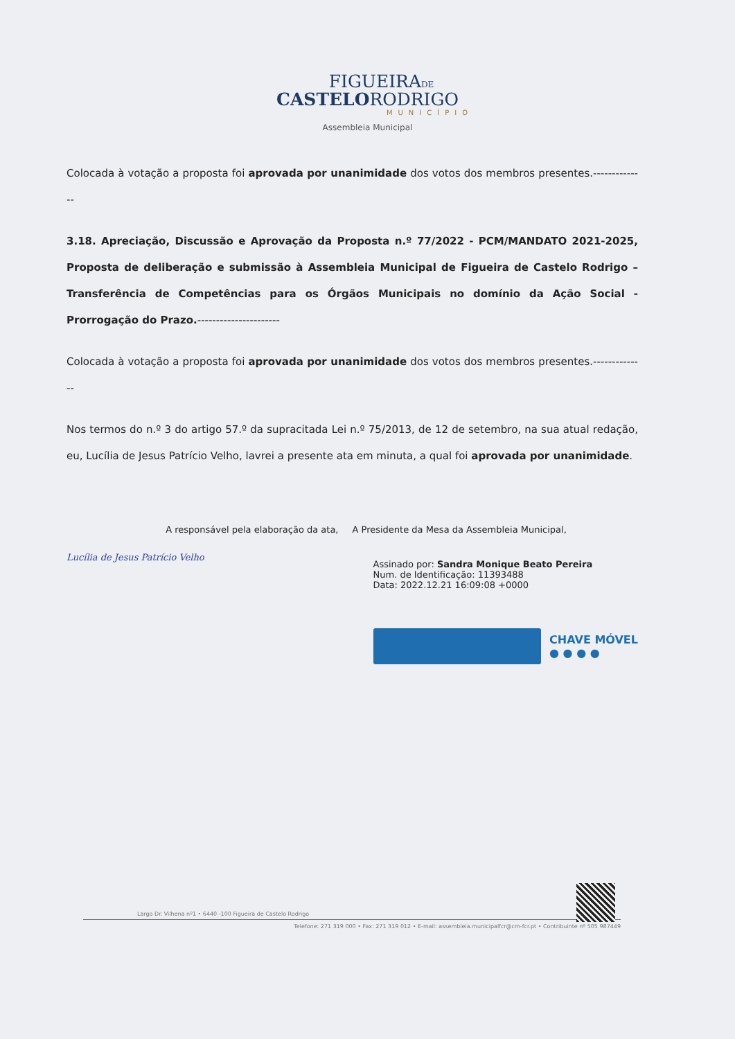FIGUEIRADE
CASTELORODRIGO
MUNICÍPIO
Assembleia Municipal
Colocada à votação a proposta foi aprovada por unanimidade dos votos dos membros presentes.--------------
3.18. Apreciação, Discussão e Aprovação da Proposta n.º 77/2022 - PCM/MANDATO 2021-2025, Proposta de deliberação e submissão à Assembleia Municipal de Figueira de Castelo Rodrigo – Transferência de Competências para os Órgãos Municipais no domínio da Ação Social - Prorrogação do Prazo.----------------------
Colocada à votação a proposta foi aprovada por unanimidade dos votos dos membros presentes.--------------
Nos termos do n.º 3 do artigo 57.º da supracitada Lei n.º 75/2013, de 12 de setembro, na sua atual redação, eu, Lucília de Jesus Patrício Velho, lavrei a presente ata em minuta, a qual foi aprovada por unanimidade.
A responsável pela elaboração da ata,
Lucília de Jesus Patrício Velho
A Presidente da Mesa da Assembleia Municipal,
Assinado por: Sandra Monique Beato Pereira
Num. de Identificação: 11393488
Data: 2022.12.21 16:09:08 +0000
CHAVE MÓVEL
● ● ● ●
Largo Dr. Vilhena nº1 • 6440 -100 Figueira de Castelo Rodrigo
Telefone: 271 319 000 • Fax: 271 319 012 • E-mail: assembleia.municipalfcr@cm-fcr.pt • Contribuinte nº 505 987449